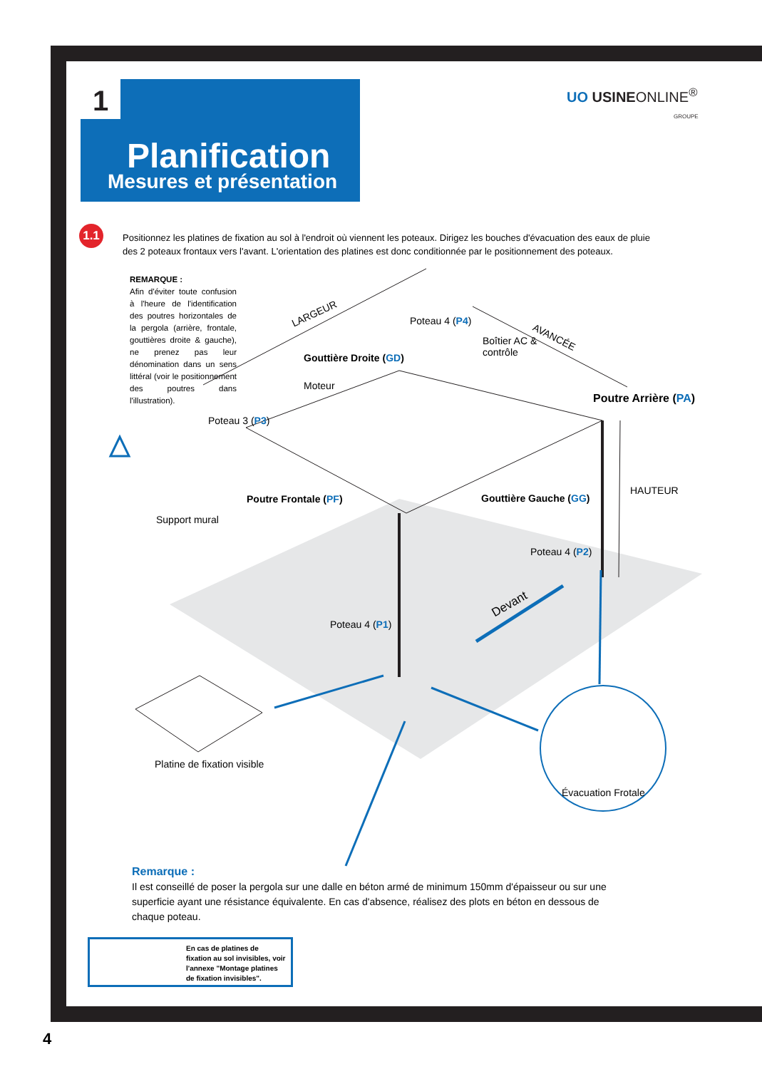Planification
Mesures et présentation
1
UO USINEONLINE<sup>®</sup>
GROUPE
1.1
Positionnez les platines de fixation au sol à l'endroit où viennent les poteaux. Dirigez les bouches d'évacuation des eaux de pluie des 2 poteaux frontaux vers l'avant. L'orientation des platines est donc conditionnée par le positionnement des poteaux.
REMARQUE :
Afin d'éviter toute confusion à l'heure de l'identification des poutres horizontales de la pergola (arrière, frontale, gouttières droite & gauche), ne prenez pas leur dénomination dans un sens littéral (voir le positionnement des poutres dans l'illustration).
LARGEUR
AVANCÉE
Poteau 4 (P4)
Boîtier AC &
contrôle
Gouttière Droite (GD)
Moteur
Poutre Arrière (PA)
Poteau 3 (P3)
HAUTEUR
Poutre Frontale (PF) Gouttière Gauche (GG)
Support mural
Poteau 4 (P2)
Devant
Poteau 4 (P1)
Platine de fixation visible
Évacuation Frotale
Remarque :
Il est conseillé de poser la pergola sur une dalle en béton armé de minimum 150mm d'épaisseur ou sur une superficie ayant une résistance équivalente. En cas d'absence, réalisez des plots en béton en dessous de chaque poteau.
En cas de platines de fixation au sol invisibles, voir l'annexe "Montage platines de fixation invisibles".
4